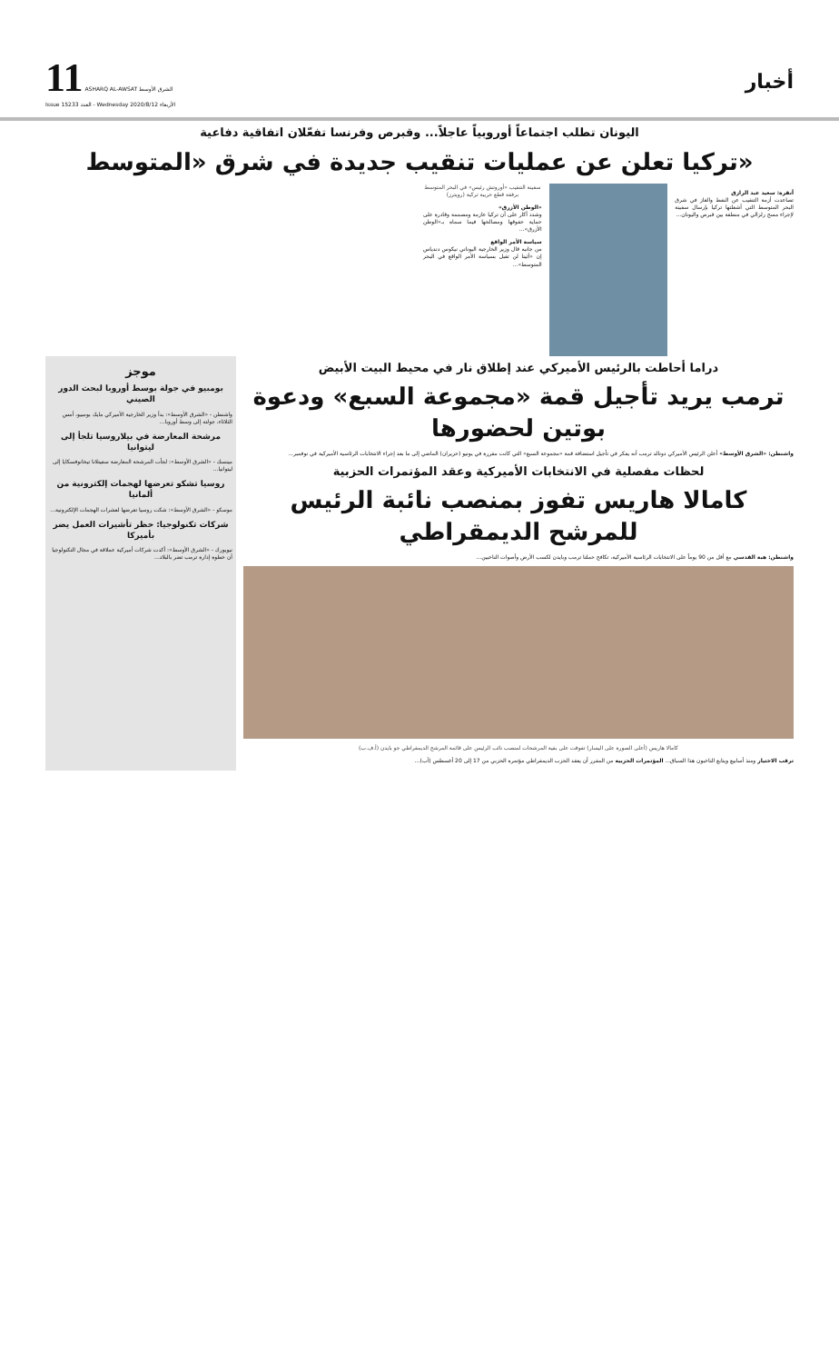11 ASHARQ AL-AWSAT الشرق الأوسط
Issue 15233 العدد - Wednesday 2020/8/12 الأربعاء
أخبار
اليونان تطلب اجتماعاً أوروبياً عاجلاً... وقبرص وفرنسا تفعّلان اتفاقية دفاعية
تركيا تعلن عن عمليات تنقيب جديدة في شرق «المتوسط»
أنقرة: سعيد عبد الرازق
تصاعدت أزمة التنقيب عن النفط والغاز في شرق البحر المتوسط التي أشعلتها تركيا بإرسال سفينة لإجراء مسح زلزالي في منطقة بين قبرص واليونان...
سفينة التنقيب «أوروتش رئيس» في البحر المتوسط برفقة قطع حربية تركية (رويترز)
«الوطن الأزرق»
وشدد أكار على أن تركيا عازمة ومصممة وقادرة على حماية حقوقها ومصالحها فيما سماه بـ«الوطن الأزرق»...
سياسة الأمر الواقع
من جانبه قال وزير الخارجية اليوناني نيكوس دندياس إن «أثينا لن تقبل بسياسة الأمر الواقع في البحر المتوسط»...
دراما أحاطت بالرئيس الأميركي عند إطلاق نار في محيط البيت الأبيض
ترمب يريد تأجيل قمة «مجموعة السبع» ودعوة بوتين لحضورها
واشنطن: «الشرق الأوسط» أعلن الرئيس الأميركي دونالد ترمب أنه يفكر في تأجيل استضافة قمة «مجموعة السبع» التي كانت مقررة في يونيو (حزيران) الماضي إلى ما بعد إجراء الانتخابات الرئاسية الأميركية في نوفمبر...
لحظات مفصلية في الانتخابات الأميركية وعقد المؤتمرات الحزبية
كامالا هاريس تفوز بمنصب نائبة الرئيس للمرشح الديمقراطي
واشنطن: هبة القدسي مع أقل من 90 يوماً على الانتخابات الرئاسية الأميركية، تكافح حملتا ترمب وبايدن لكسب الأرض وأصوات الناخبين...
كامالا هاريس (أعلى الصورة على اليسار) تفوقت على بقية المرشحات لمنصب نائب الرئيس على قائمة المرشح الديمقراطي جو بايدن (أ.ف.ب)
ترقب الاختيار ومنذ أسابيع ويتابع الناخبون هذا السباق... المؤتمرات الحزبية من المقرر أن يعقد الحزب الديمقراطي مؤتمره الحزبي من 17 إلى 20 أغسطس (آب)...
موجز
بومبيو في جولة بوسط أوروبا لبحث الدور الصيني
واشنطن - «الشرق الأوسط»: بدأ وزير الخارجية الأميركي مايك بومبيو، أمس الثلاثاء، جولته إلى وسط أوروبا...
مرشحة المعارضة في بيلاروسيا تلجأ إلى ليتوانيا
مينسك - «الشرق الأوسط»: لجأت المرشحة المعارضة سفيتلانا تيخانوفسكايا إلى ليتوانيا...
روسيا تشكو تعرضها لهجمات إلكترونية من ألمانيا
موسكو - «الشرق الأوسط»: شكت روسيا تعرضها لعشرات الهجمات الإلكترونية...
شركات تكنولوجيا: حظر تأشيرات العمل يضر بأميركا
نيويورك - «الشرق الأوسط»: أكدت شركات أميركية عملاقة في مجال التكنولوجيا أن خطوة إدارة ترمب تضر بالبلاد...